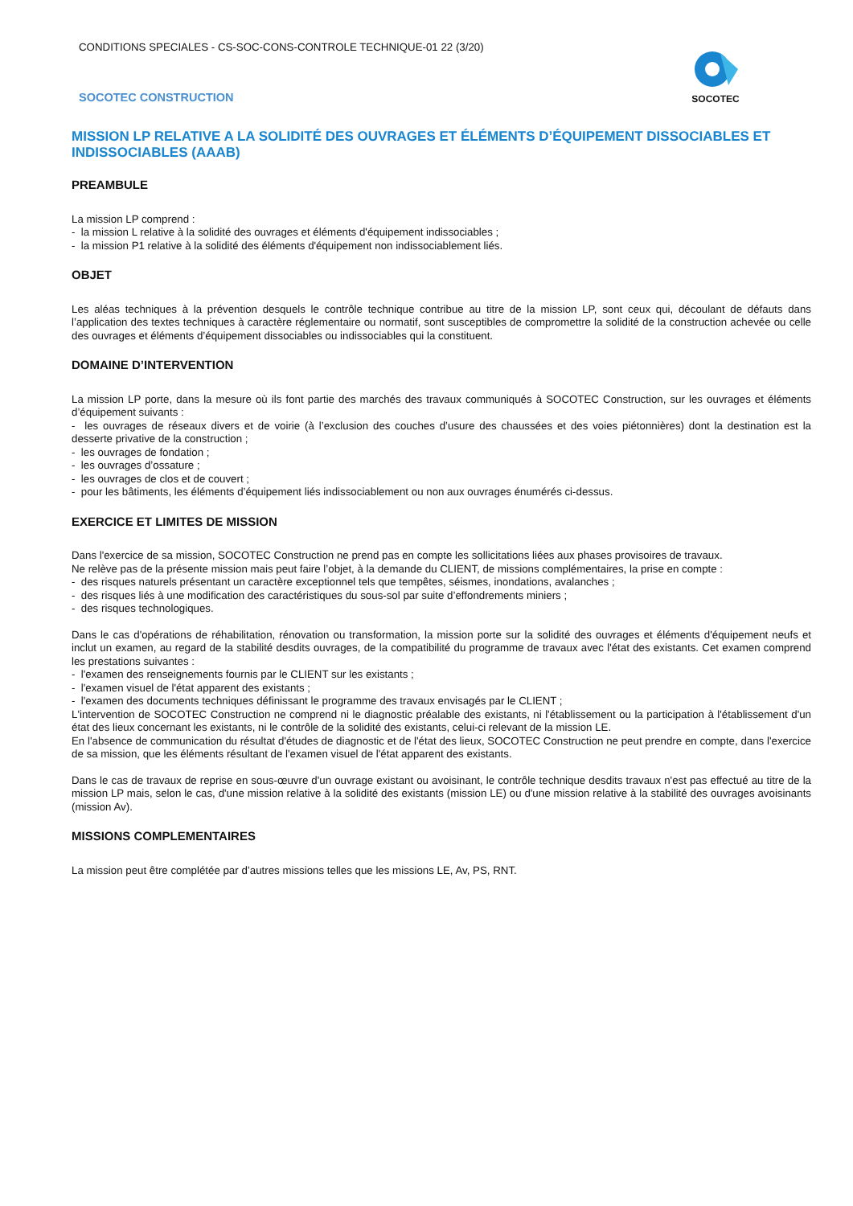CONDITIONS SPECIALES - CS-SOC-CONS-CONTROLE TECHNIQUE-01 22 (3/20)
SOCOTEC CONSTRUCTION
SOCOTEC
MISSION LP RELATIVE A LA SOLIDITÉ DES OUVRAGES ET ÉLÉMENTS D’ÉQUIPEMENT DISSOCIABLES ET INDISSOCIABLES (AAAB)
PREAMBULE
La mission LP comprend :
- la mission L relative à la solidité des ouvrages et éléments d'équipement indissociables ;
- la mission P1 relative à la solidité des éléments d'équipement non indissociablement liés.
OBJET
Les aléas techniques à la prévention desquels le contrôle technique contribue au titre de la mission LP, sont ceux qui, découlant de défauts dans l’application des textes techniques à caractère réglementaire ou normatif, sont susceptibles de compromettre la solidité de la construction achevée ou celle des ouvrages et éléments d’équipement dissociables ou indissociables qui la constituent.
DOMAINE D’INTERVENTION
La mission LP porte, dans la mesure où ils font partie des marchés des travaux communiqués à SOCOTEC Construction, sur les ouvrages et éléments d’équipement suivants :
- les ouvrages de réseaux divers et de voirie (à l’exclusion des couches d’usure des chaussées et des voies piétonnières) dont la destination est la desserte privative de la construction ;
- les ouvrages de fondation ;
- les ouvrages d’ossature ;
- les ouvrages de clos et de couvert ;
- pour les bâtiments, les éléments d’équipement liés indissociablement ou non aux ouvrages énumérés ci-dessus.
EXERCICE ET LIMITES DE MISSION
Dans l'exercice de sa mission, SOCOTEC Construction ne prend pas en compte les sollicitations liées aux phases provisoires de travaux.
Ne relève pas de la présente mission mais peut faire l’objet, à la demande du CLIENT, de missions complémentaires, la prise en compte :
- des risques naturels présentant un caractère exceptionnel tels que tempêtes, séismes, inondations, avalanches ;
- des risques liés à une modification des caractéristiques du sous-sol par suite d’effondrements miniers ;
- des risques technologiques.
Dans le cas d'opérations de réhabilitation, rénovation ou transformation, la mission porte sur la solidité des ouvrages et éléments d'équipement neufs et inclut un examen, au regard de la stabilité desdits ouvrages, de la compatibilité du programme de travaux avec l'état des existants. Cet examen comprend les prestations suivantes :
- l'examen des renseignements fournis par le CLIENT sur les existants ;
- l'examen visuel de l'état apparent des existants ;
- l'examen des documents techniques définissant le programme des travaux envisagés par le CLIENT ;
L'intervention de SOCOTEC Construction ne comprend ni le diagnostic préalable des existants, ni l'établissement ou la participation à l'établissement d'un état des lieux concernant les existants, ni le contrôle de la solidité des existants, celui-ci relevant de la mission LE.
En l'absence de communication du résultat d'études de diagnostic et de l'état des lieux, SOCOTEC Construction ne peut prendre en compte, dans l'exercice de sa mission, que les éléments résultant de l'examen visuel de l'état apparent des existants.
Dans le cas de travaux de reprise en sous-œuvre d'un ouvrage existant ou avoisinant, le contrôle technique desdits travaux n'est pas effectué au titre de la mission LP mais, selon le cas, d'une mission relative à la solidité des existants (mission LE) ou d'une mission relative à la stabilité des ouvrages avoisinants (mission Av).
MISSIONS COMPLEMENTAIRES
La mission peut être complétée par d’autres missions telles que les missions LE, Av, PS, RNT.